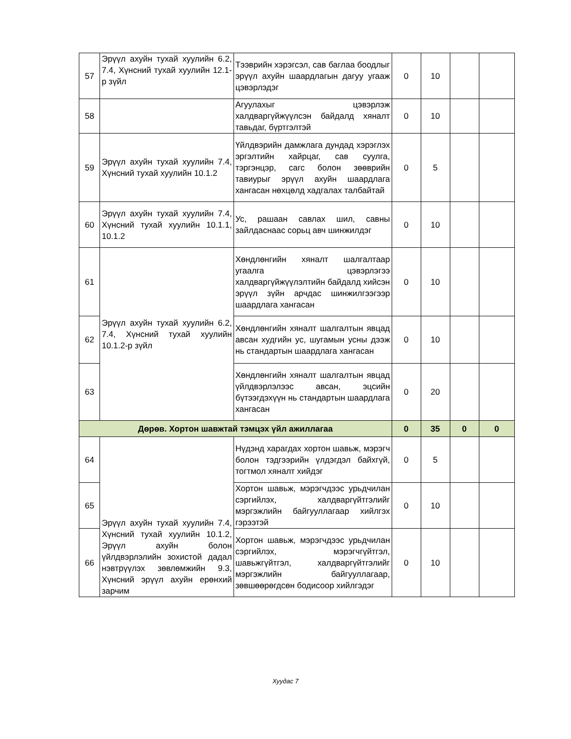| 57 | Эрүүл ахуйн тухай хуулийн 6.2, 7.4, Хүнсний тухай хуулийн 12.1-р зүйл | Тээврийн хэрэгсэл, сав баглаа боодлыг эрүүл ахуйн шаардлагын дагуу угааж цэвэрлэдэг | 0 | 10 | | |
| 58 | | Агуулахыг цэвэрлэж халдваргүйжүүлсэн байдалд хяналт тавьдаг, бүртгэлтэй | 0 | 10 | | |
| 59 | Эрүүл ахуйн тухай хуулийн 7.4, Хүнсний тухай хуулийн 10.1.2 | Үйлдвэрийн дамжлага дундад хэрэглэх эргэлтийн хайрцаг, сав суулга, тэргэнцэр, сагс болон зөөврийн тавиурыг эрүүл ахуйн шаардлага хангасан нөхцөлд хадгалах талбайтай | 0 | 5 | | |
| 60 | Эрүүл ахуйн тухай хуулийн 7.4, Хүнсний тухай хуулийн 10.1.1, 10.1.2 | Ус, рашаан савлах шил, савны зайлдаснаас сорьц авч шинжилдэг | 0 | 10 | | |
| 61 | Эрүүл ахуйн тухай хуулийн 6.2, 7.4, Хүнсний тухай хуулийн 10.1.2-р зүйл | Хөндлөнгийн хяналт шалгалтаар угаалга цэвэрлэгээ халдваргүйжүүлэлтийн байдалд хийсэн эрүүл зүйн арчдас шинжилгээгээр шаардлага хангасан | 0 | 10 | | |
| 62 | | Хөндлөнгийн хяналт шалгалтын явцад авсан худгийн ус, шугамын усны дээж нь стандартын шаардлага хангасан | 0 | 10 | | |
| 63 | | Хөндлөнгийн хяналт шалгалтын явцад үйлдвэрлэлээс авсан, эцсийн бүтээгдэхүүн нь стандартын шаардлага хангасан | 0 | 20 | | |
| Дөрөв. Хортон шавжтай тэмцэх үйл ажиллагаа | | | 0 | 35 | 0 | 0 |
| 64 | Эрүүл ахуйн тухай хуулийн 7.4, Хүнсний тухай хуулийн 10.1.2, Эрүүл ахуйн болон үйлдвэрлэлийн зохистой дадал нэвтрүүлэх зөвлөмжийн 9.3, Хүнсний эрүүл ахуйн ерөнхий зарчим | Нүдэнд харагдах хортон шавьж, мэрэгч болон тэдгээрийн үлдэгдэл байхгүй, тогтмол хяналт хийдэг | 0 | 5 | | |
| 65 | | Хортон шавьж, мэрэгчдээс урьдчилан сэргийлэх, халдваргүйтгэлийг мэргэжлийн байгууллагаар хийлгэх гэрээтэй | 0 | 10 | | |
| 66 | | Хортон шавьж, мэрэгчдээс урьдчилан сэргийлэх, мэрэгчгүйтгэл, шавьжгүйтгэл, халдваргүйтгэлийг мэргэжлийн байгууллагаар, зөвшөөрөгдсөн бодисоор хийлгэдэг | 0 | 10 | | |
Хуудас 7